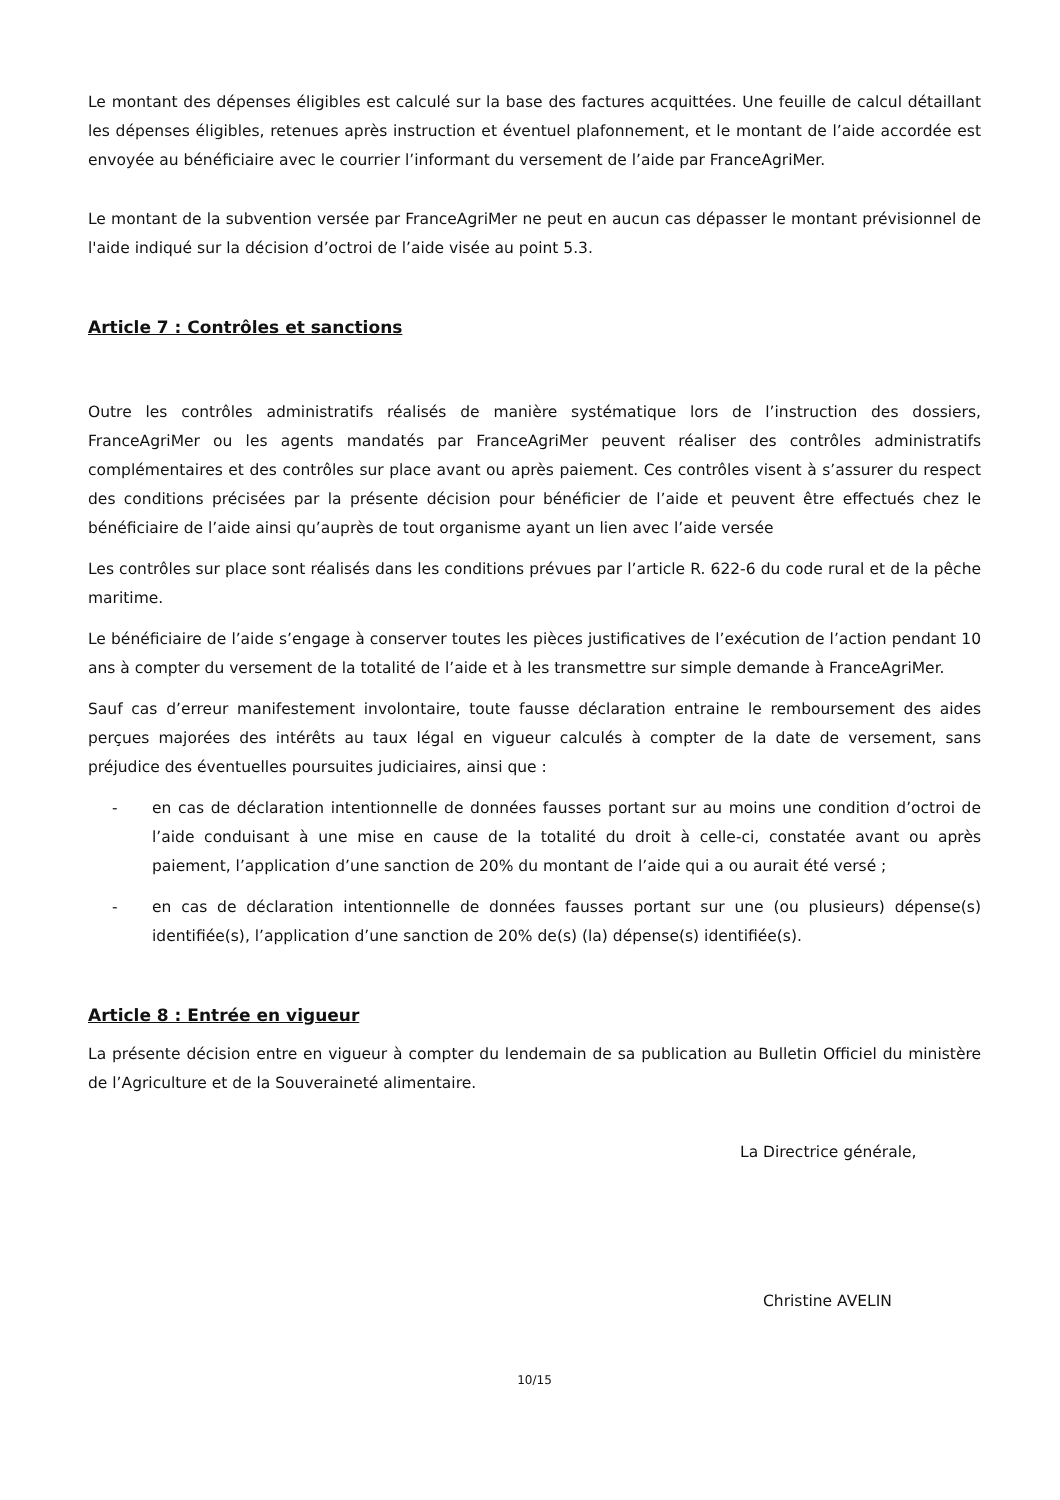Le montant des dépenses éligibles est calculé sur la base des factures acquittées. Une feuille de calcul détaillant les dépenses éligibles, retenues après instruction et éventuel plafonnement, et le montant de l’aide accordée est envoyée au bénéficiaire avec le courrier l’informant du versement de l’aide par FranceAgriMer.
Le montant de la subvention versée par FranceAgriMer ne peut en aucun cas dépasser le montant prévisionnel de l'aide indiqué sur la décision d’octroi de l’aide visée au point 5.3.
Article 7 : Contrôles et sanctions
Outre les contrôles administratifs réalisés de manière systématique lors de l’instruction des dossiers, FranceAgriMer ou les agents mandatés par FranceAgriMer peuvent réaliser des contrôles administratifs complémentaires et des contrôles sur place avant ou après paiement. Ces contrôles visent à s’assurer du respect des conditions précisées par la présente décision pour bénéficier de l’aide et peuvent être effectués chez le bénéficiaire de l’aide ainsi qu’auprès de tout organisme ayant un lien avec l’aide versée
Les contrôles sur place sont réalisés dans les conditions prévues par l’article R. 622-6 du code rural et de la pêche maritime.
Le bénéficiaire de l’aide s’engage à conserver toutes les pièces justificatives de l’exécution de l’action pendant 10 ans à compter du versement de la totalité de l’aide et à les transmettre sur simple demande à FranceAgriMer.
Sauf cas d’erreur manifestement involontaire, toute fausse déclaration entraine le remboursement des aides perçues majorées des intérêts au taux légal en vigueur calculés à compter de la date de versement, sans préjudice des éventuelles poursuites judiciaires, ainsi que :
- en cas de déclaration intentionnelle de données fausses portant sur au moins une condition d’octroi de l’aide conduisant à une mise en cause de la totalité du droit à celle-ci, constatée avant ou après paiement, l’application d’une sanction de 20% du montant de l’aide qui a ou aurait été versé ;
- en cas de déclaration intentionnelle de données fausses portant sur une (ou plusieurs) dépense(s) identifiée(s), l’application d’une sanction de 20% de(s) (la) dépense(s) identifiée(s).
Article 8 : Entrée en vigueur
La présente décision entre en vigueur à compter du lendemain de sa publication au Bulletin Officiel du ministère de l’Agriculture et de la Souveraineté alimentaire.
La Directrice générale,
Christine AVELIN
10/15